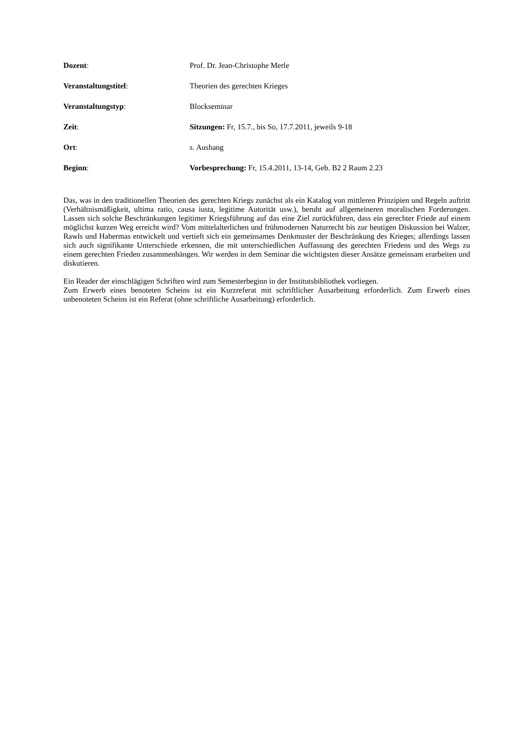Dozent: Prof. Dr. Jean-Christophe Merle
Veranstaltungstitel: Theorien des gerechten Krieges
Veranstaltungstyp: Blockseminar
Zeit: Sitzungen: Fr, 15.7., bis So, 17.7.2011, jeweils 9-18
Ort: s. Aushang
Beginn: Vorbesprechung: Fr, 15.4.2011, 13-14, Geb. B2 2 Raum 2.23
Das, was in den traditionellen Theorien des gerechten Kriegs zunächst als ein Katalog von mittleren Prinzipien und Regeln auftritt (Verhältnismäßigkeit, ultima ratio, causa iusta, legitime Autorität usw.), beruht auf allgemeineren moralischen Forderungen. Lassen sich solche Beschränkungen legitimer Kriegsführung auf das eine Ziel zurückführen, dass ein gerechter Friede auf einem möglichst kurzen Weg erreicht wird? Vom mittelalterlichen und frühmodernen Naturrecht bis zur heutigen Diskussion bei Walzer, Rawls und Habermas entwickelt und vertieft sich ein gemeinsames Denkmuster der Beschränkung des Krieges; allerdings lassen sich auch signifikante Unterschiede erkennen, die mit unterschiedlichen Auffassung des gerechten Friedens und des Wegs zu einem gerechten Frieden zusammenhängen. Wir werden in dem Seminar die wichtigsten dieser Ansätze gemeinsam erarbeiten und diskutieren.
Ein Reader der einschlägigen Schriften wird zum Semesterbeginn in der Institutsbibliothek vorliegen.
Zum Erwerb eines benoteten Scheins ist ein Kurzreferat mit schriftlicher Ausarbeitung erforderlich. Zum Erwerb eines unbenoteten Scheins ist ein Referat (ohne schriftliche Ausarbeitung) erforderlich.